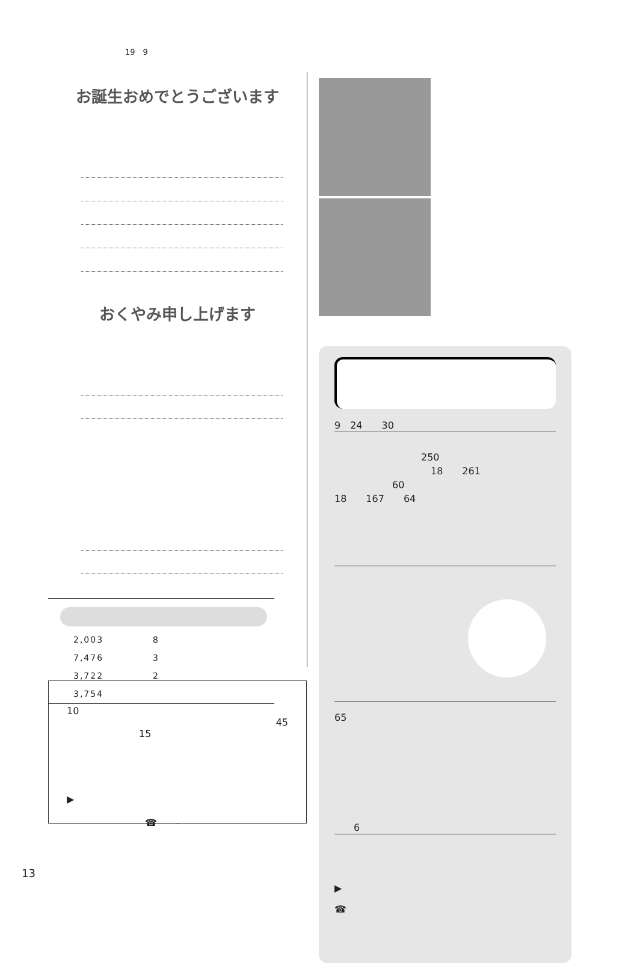19　9
お誕生おめでとうございます
おくやみ申し上げます
| 2,003 | 8 |
| 7,476 | 3 |
| 3,722 | 2 |
| 3,754 | |
10
45
15
▶
☎　　-
9　24　　30
　　　　　　　　　250
　　　　　　　　　　18　　261
　　　　　　60
18　　167　　64
65
　　6
▶
☎
13